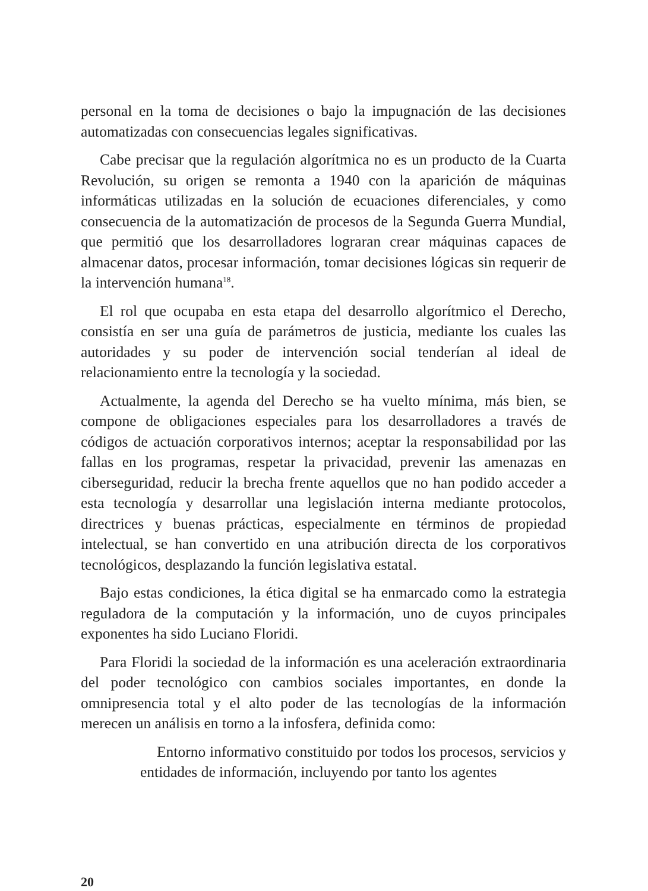personal en la toma de decisiones o bajo la impugnación de las decisiones automatizadas con consecuencias legales significativas.
Cabe precisar que la regulación algorítmica no es un producto de la Cuarta Revolución, su origen se remonta a 1940 con la aparición de máquinas informáticas utilizadas en la solución de ecuaciones diferenciales, y como consecuencia de la automatización de procesos de la Segunda Guerra Mundial, que permitió que los desarrolladores lograran crear máquinas capaces de almacenar datos, procesar información, tomar decisiones lógicas sin requerir de la intervención humana<sup>18</sup>.
El rol que ocupaba en esta etapa del desarrollo algorítmico el Derecho, consistía en ser una guía de parámetros de justicia, mediante los cuales las autoridades y su poder de intervención social tenderían al ideal de relacionamiento entre la tecnología y la sociedad.
Actualmente, la agenda del Derecho se ha vuelto mínima, más bien, se compone de obligaciones especiales para los desarrolladores a través de códigos de actuación corporativos internos; aceptar la responsabilidad por las fallas en los programas, respetar la privacidad, prevenir las amenazas en ciberseguridad, reducir la brecha frente aquellos que no han podido acceder a esta tecnología y desarrollar una legislación interna mediante protocolos, directrices y buenas prácticas, especialmente en términos de propiedad intelectual, se han convertido en una atribución directa de los corporativos tecnológicos, desplazando la función legislativa estatal.
Bajo estas condiciones, la ética digital se ha enmarcado como la estrategia reguladora de la computación y la información, uno de cuyos principales exponentes ha sido Luciano Floridi.
Para Floridi la sociedad de la información es una aceleración extraordinaria del poder tecnológico con cambios sociales importantes, en donde la omnipresencia total y el alto poder de las tecnologías de la información merecen un análisis en torno a la infosfera, definida como:
Entorno informativo constituido por todos los procesos, servicios y entidades de información, incluyendo por tanto los agentes
20